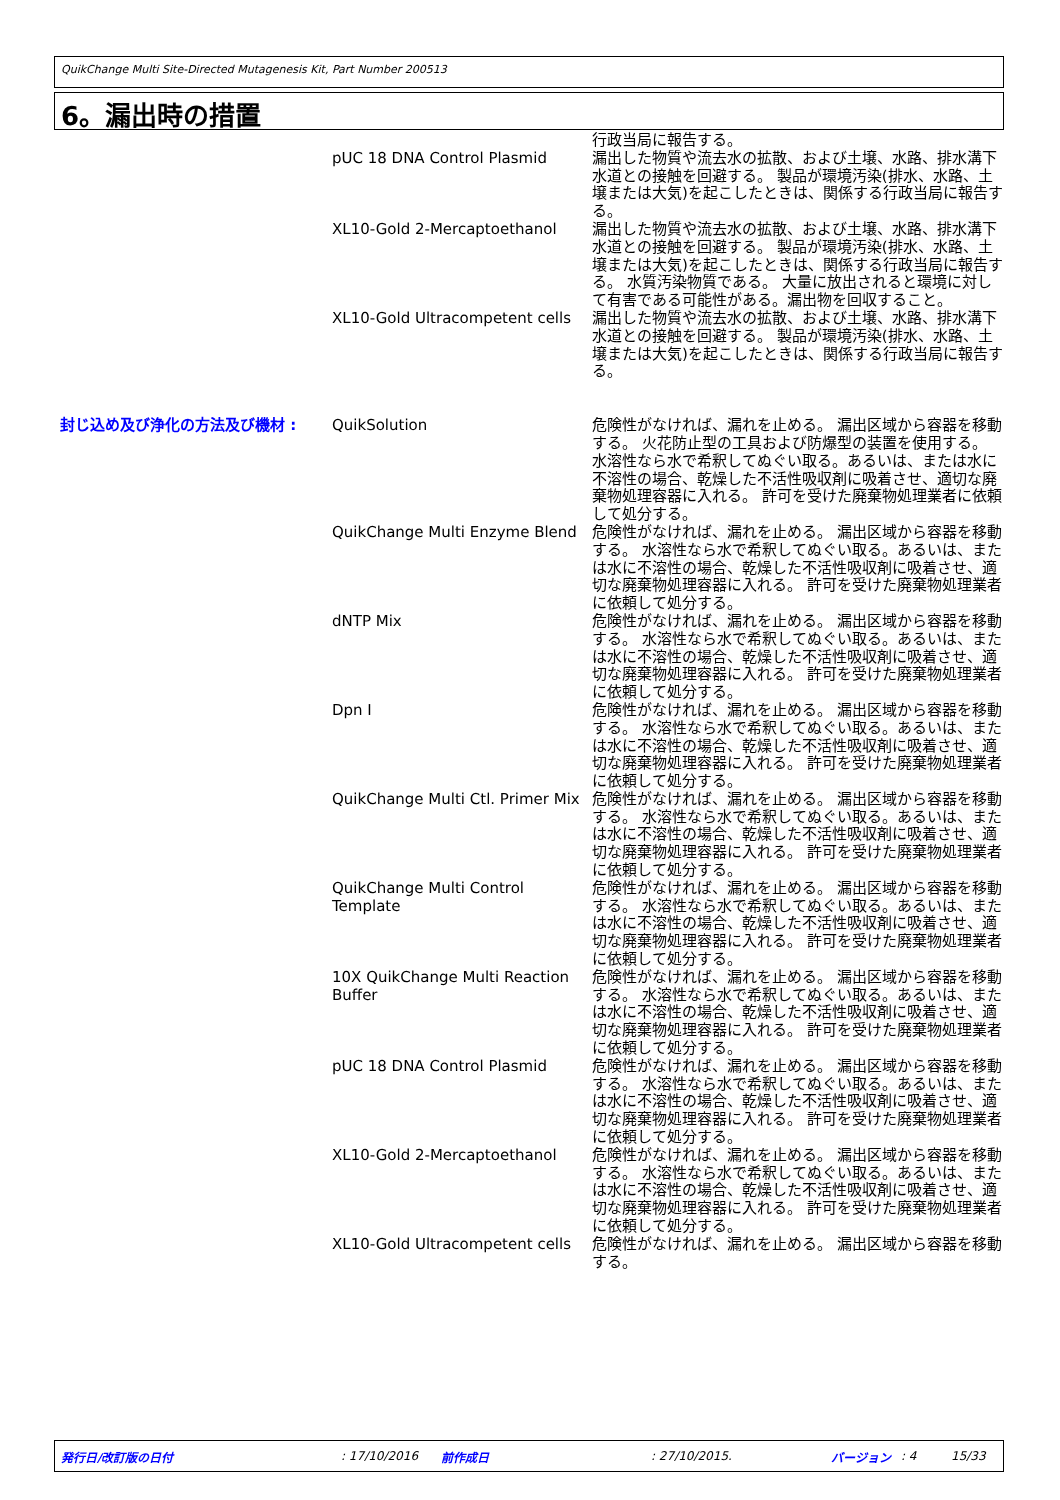QuikChange Multi Site-Directed Mutagenesis Kit, Part Number 200513
6。漏出時の措置
| | | 行政当局に報告する。 |
| | pUC 18 DNA Control Plasmid | 漏出した物質や流去水の拡散、および土壌、水路、排水溝下水道との接触を回避する。 製品が環境汚染(排水、水路、土壌または大気)を起こしたときは、関係する行政当局に報告する。 |
| | XL10-Gold 2-Mercaptoethanol | 漏出した物質や流去水の拡散、および土壌、水路、排水溝下水道との接触を回避する。 製品が環境汚染(排水、水路、土壌または大気)を起こしたときは、関係する行政当局に報告する。 水質汚染物質である。 大量に放出されると環境に対して有害である可能性がある。漏出物を回収すること。 |
| | XL10-Gold Ultracompetent cells | 漏出した物質や流去水の拡散、および土壌、水路、排水溝下水道との接触を回避する。 製品が環境汚染(排水、水路、土壌または大気)を起こしたときは、関係する行政当局に報告する。 |
| 封じ込め及び浄化の方法及び機材 : | QuikSolution | 危険性がなければ、漏れを止める。 漏出区域から容器を移動する。 火花防止型の工具および防爆型の装置を使用する。 水溶性なら水で希釈してぬぐい取る。あるいは、または水に不溶性の場合、乾燥した不活性吸収剤に吸着させ、適切な廃棄物処理容器に入れる。 許可を受けた廃棄物処理業者に依頼して処分する。 |
| | QuikChange Multi Enzyme Blend | 危険性がなければ、漏れを止める。 漏出区域から容器を移動する。 水溶性なら水で希釈してぬぐい取る。あるいは、または水に不溶性の場合、乾燥した不活性吸収剤に吸着させ、適切な廃棄物処理容器に入れる。 許可を受けた廃棄物処理業者に依頼して処分する。 |
| | dNTP Mix | 危険性がなければ、漏れを止める。 漏出区域から容器を移動する。 水溶性なら水で希釈してぬぐい取る。あるいは、または水に不溶性の場合、乾燥した不活性吸収剤に吸着させ、適切な廃棄物処理容器に入れる。 許可を受けた廃棄物処理業者に依頼して処分する。 |
| | Dpn I | 危険性がなければ、漏れを止める。 漏出区域から容器を移動する。 水溶性なら水で希釈してぬぐい取る。あるいは、または水に不溶性の場合、乾燥した不活性吸収剤に吸着させ、適切な廃棄物処理容器に入れる。 許可を受けた廃棄物処理業者に依頼して処分する。 |
| | QuikChange Multi Ctl. Primer Mix | 危険性がなければ、漏れを止める。 漏出区域から容器を移動する。 水溶性なら水で希釈してぬぐい取る。あるいは、または水に不溶性の場合、乾燥した不活性吸収剤に吸着させ、適切な廃棄物処理容器に入れる。 許可を受けた廃棄物処理業者に依頼して処分する。 |
| | QuikChange Multi Control Template | 危険性がなければ、漏れを止める。 漏出区域から容器を移動する。 水溶性なら水で希釈してぬぐい取る。あるいは、または水に不溶性の場合、乾燥した不活性吸収剤に吸着させ、適切な廃棄物処理容器に入れる。 許可を受けた廃棄物処理業者に依頼して処分する。 |
| | 10X QuikChange Multi Reaction Buffer | 危険性がなければ、漏れを止める。 漏出区域から容器を移動する。 水溶性なら水で希釈してぬぐい取る。あるいは、または水に不溶性の場合、乾燥した不活性吸収剤に吸着させ、適切な廃棄物処理容器に入れる。 許可を受けた廃棄物処理業者に依頼して処分する。 |
| | pUC 18 DNA Control Plasmid | 危険性がなければ、漏れを止める。 漏出区域から容器を移動する。 水溶性なら水で希釈してぬぐい取る。あるいは、または水に不溶性の場合、乾燥した不活性吸収剤に吸着させ、適切な廃棄物処理容器に入れる。 許可を受けた廃棄物処理業者に依頼して処分する。 |
| | XL10-Gold 2-Mercaptoethanol | 危険性がなければ、漏れを止める。 漏出区域から容器を移動する。 水溶性なら水で希釈してぬぐい取る。あるいは、または水に不溶性の場合、乾燥した不活性吸収剤に吸着させ、適切な廃棄物処理容器に入れる。 許可を受けた廃棄物処理業者に依頼して処分する。 |
| | XL10-Gold Ultracompetent cells | 危険性がなければ、漏れを止める。 漏出区域から容器を移動する。 |
発行日/改訂版の日付: 17/10/2016 前作成日: 27/10/2015. バージョン: 4 15/33